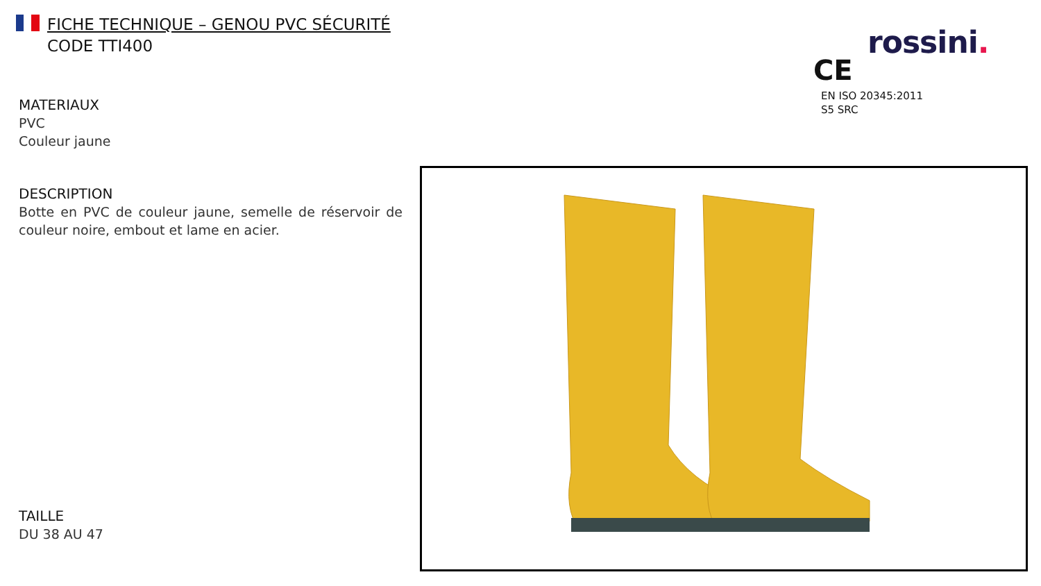FICHE TECHNIQUE – GENOU PVC SÉCURITÉ
CODE TTI400
rossini.
CE
EN ISO 20345:2011
S5 SRC
MATERIAUX
PVC
Couleur jaune
DESCRIPTION
Botte en PVC de couleur jaune, semelle de réservoir de couleur noire, embout et lame en acier.
TAILLE
DU 38 AU 47